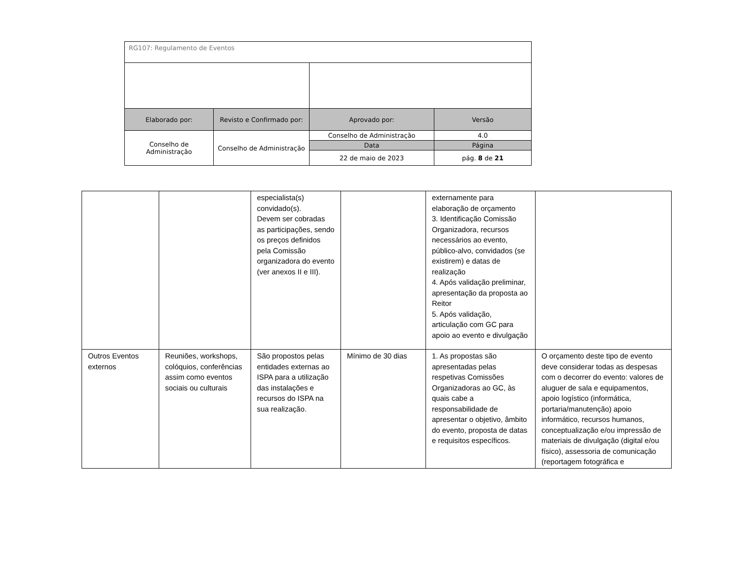| RG107: Regulamento de Eventos | | | |
| Elaborado por: | Revisto e Confirmado por: | Aprovado por: | Versão |
| Conselho de Administração | Conselho de Administração | Conselho de Administração | 4.0 |
| | | Data | Página |
| | | 22 de maio de 2023 | pág. 8 de 21 |
| | | especialista(s) convidado(s). Devem ser cobradas as participações, sendo os preços definidos pela Comissão organizadora do evento (ver anexos II e III). | | externamente para elaboração de orçamento 3. Identificação Comissão Organizadora, recursos necessários ao evento, público-alvo, convidados (se existirem) e datas de realização 4. Após validação preliminar, apresentação da proposta ao Reitor 5. Após validação, articulação com GC para apoio ao evento e divulgação | |
| Outros Eventos externos | Reuniões, workshops, colóquios, conferências assim como eventos sociais ou culturais | São propostos pelas entidades externas ao ISPA para a utilização das instalações e recursos do ISPA na sua realização. | Mínimo de 30 dias | 1. As propostas são apresentadas pelas respetivas Comissões Organizadoras ao GC, às quais cabe a responsabilidade de apresentar o objetivo, âmbito do evento, proposta de datas e requisitos específicos. | O orçamento deste tipo de evento deve considerar todas as despesas com o decorrer do evento: valores de aluguer de sala e equipamentos, apoio logístico (informática, portaria/manutenção) apoio informático, recursos humanos, conceptualização e/ou impressão de materiais de divulgação (digital e/ou físico), assessoria de comunicação (reportagem fotográfica e |